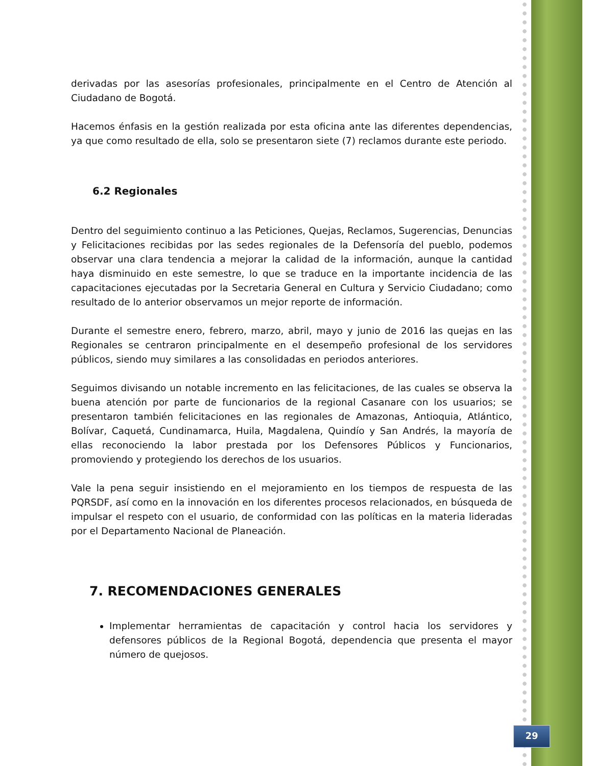derivadas por las asesorías profesionales, principalmente en el Centro de Atención al Ciudadano de Bogotá.
Hacemos énfasis en la gestión realizada por esta oficina ante las diferentes dependencias, ya que como resultado de ella, solo se presentaron siete (7) reclamos durante este periodo.
6.2 Regionales
Dentro del seguimiento continuo a las Peticiones, Quejas, Reclamos, Sugerencias, Denuncias y Felicitaciones recibidas por las sedes regionales de la Defensoría del pueblo, podemos observar una clara tendencia a mejorar la calidad de la información, aunque la cantidad haya disminuido en este semestre, lo que se traduce en la importante incidencia de las capacitaciones ejecutadas por la Secretaria General en Cultura y Servicio Ciudadano; como resultado de lo anterior observamos un mejor reporte de información.
Durante el semestre enero, febrero, marzo, abril, mayo y junio de 2016 las quejas en las Regionales se centraron principalmente en el desempeño profesional de los servidores públicos, siendo muy similares a las consolidadas en periodos anteriores.
Seguimos divisando un notable incremento en las felicitaciones, de las cuales se observa la buena atención por parte de funcionarios de la regional Casanare con los usuarios; se presentaron también felicitaciones en las regionales de Amazonas, Antioquia, Atlántico, Bolívar, Caquetá, Cundinamarca, Huila, Magdalena, Quindío y San Andrés, la mayoría de ellas reconociendo la labor prestada por los Defensores Públicos y Funcionarios, promoviendo y protegiendo los derechos de los usuarios.
Vale la pena seguir insistiendo en el mejoramiento en los tiempos de respuesta de las PQRSDF, así como en la innovación en los diferentes procesos relacionados, en búsqueda de impulsar el respeto con el usuario, de conformidad con las políticas en la materia lideradas por el Departamento Nacional de Planeación.
7. RECOMENDACIONES GENERALES
Implementar herramientas de capacitación y control hacia los servidores y defensores públicos de la Regional Bogotá, dependencia que presenta el mayor número de quejosos.
29